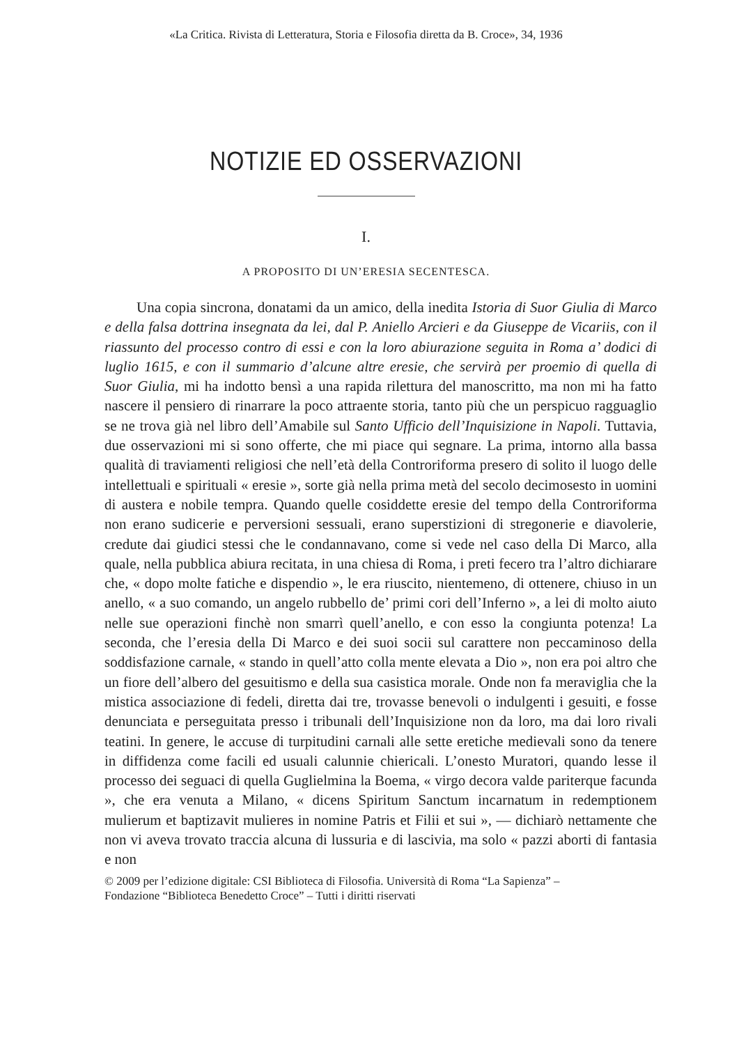«La Critica. Rivista di Letteratura, Storia e Filosofia diretta da B. Croce», 34, 1936
NOTIZIE ED OSSERVAZIONI
I.
A PROPOSITO DI UN’ERESIA SECENTESCA.
Una copia sincrona, donatami da un amico, della inedita Istoria di Suor Giulia di Marco e della falsa dottrina insegnata da lei, dal P. Aniello Arcieri e da Giuseppe de Vicariis, con il riassunto del processo contro di essi e con la loro abiurazione seguita in Roma a’ dodici di luglio 1615, e con il summario d’alcune altre eresie, che servirà per proemio di quella di Suor Giulia, mi ha indotto bensì a una rapida rilettura del manoscritto, ma non mi ha fatto nascere il pensiero di rinarrare la poco attraente storia, tanto più che un perspicuo ragguaglio se ne trova già nel libro dell’Amabile sul Santo Ufficio dell’Inquisizione in Napoli. Tuttavia, due osservazioni mi si sono offerte, che mi piace qui segnare. La prima, intorno alla bassa qualità di traviamenti religiosi che nell’età della Controriforma presero di solito il luogo delle intellettuali e spirituali « eresie », sorte già nella prima metà del secolo decimosesto in uomini di austera e nobile tempra. Quando quelle cosiddette eresie del tempo della Controriforma non erano sudicerie e perversioni sessuali, erano superstizioni di stregonerie e diavolerie, credute dai giudici stessi che le condannavano, come si vede nel caso della Di Marco, alla quale, nella pubblica abiura recitata, in una chiesa di Roma, i preti fecero tra l’altro dichiarare che, « dopo molte fatiche e dispendio », le era riuscito, nientemeno, di ottenere, chiuso in un anello, « a suo comando, un angelo rubbello de’ primi cori dell’Inferno », a lei di molto aiuto nelle sue operazioni finchè non smarrì quell’anello, e con esso la congiunta potenza! La seconda, che l’eresia della Di Marco e dei suoi socii sul carattere non peccaminoso della soddisfazione carnale, « stando in quell’atto colla mente elevata a Dio », non era poi altro che un fiore dell’albero del gesuitismo e della sua casistica morale. Onde non fa meraviglia che la mistica associazione di fedeli, diretta dai tre, trovasse benevoli o indulgenti i gesuiti, e fosse denunciata e perseguitata presso i tribunali dell’Inquisizione non da loro, ma dai loro rivali teatini. In genere, le accuse di turpitudini carnali alle sette eretiche medievali sono da tenere in diffidenza come facili ed usuali calunnie chiericali. L’onesto Muratori, quando lesse il processo dei seguaci di quella Guglielmina la Boema, « virgo decora valde pariterque facunda », che era venuta a Milano, « dicens Spiritum Sanctum incarnatum in redemptionem mulierum et baptizavit mulieres in nomine Patris et Filii et sui », — dichiarò nettamente che non vi aveva trovato traccia alcuna di lussuria e di lascivia, ma solo « pazzi aborti di fantasia e non
© 2009 per l’edizione digitale: CSI Biblioteca di Filosofia. Università di Roma “La Sapienza” –
Fondazione “Biblioteca Benedetto Croce” – Tutti i diritti riservati